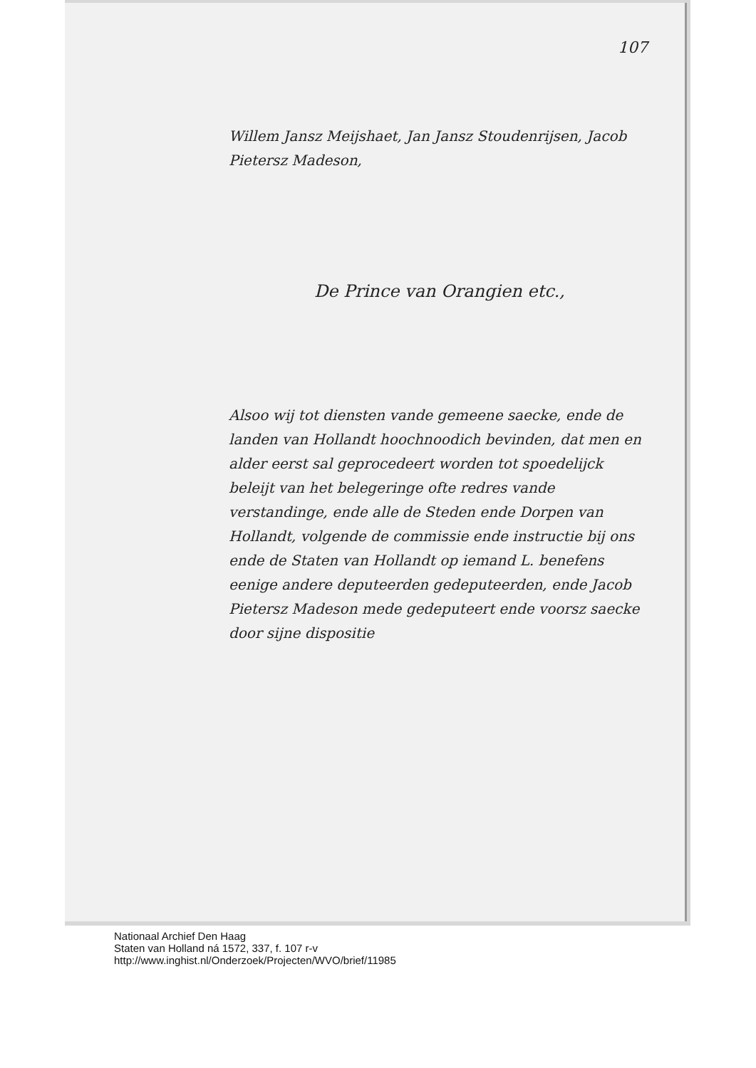107
Willem Jansz Meijshaet, Jan Jansz Stoudenrijsen, Jacob Pietersz Madeson,
De Prince van Orangien etc.,
Alsoo wij tot diensten vande gemeene saecke, ende de landen van Hollandt hoochnoodich bevinden, dat men en alder eerst sal geprocedeert worden tot spoedelijck beleijt van het belegeringe ofte redres vande verstandinge, ende alle de Steden ende Dorpen van Hollandt, volgende de commissie ende instructie bij ons ende de Staten van Hollandt op iemand L. benefens eenige andere deputeerden gedeputeerden, ende Jacob Pietersz Madeson mede gedeputeert ende voorsz saecke door sijne dispositie
Nationaal Archief Den Haag
Staten van Holland ná 1572, 337, f. 107 r-v
http://www.inghist.nl/Onderzoek/Projecten/WVO/brief/11985